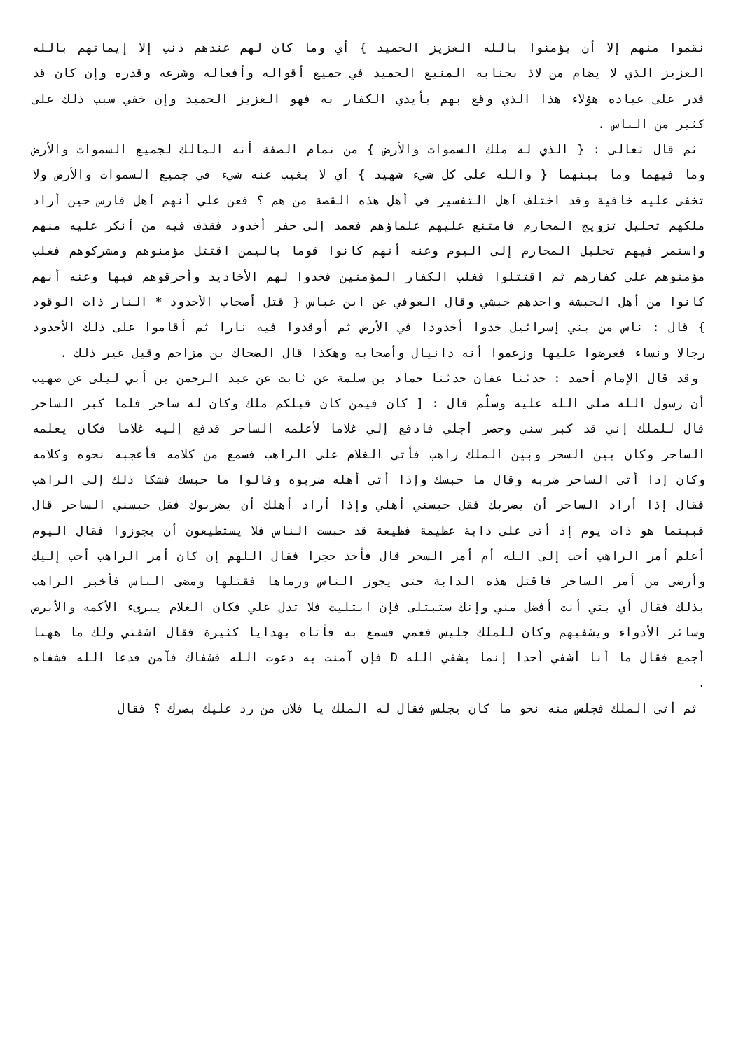نقموا منهم إلا أن يؤمنوا بالله العزيز الحميد } أي وما كان لهم عندهم ذنب إلا إيمانهم بالله العزيز الذي لا يضام من لاذ بجنابه المنيع الحميد في جميع أقواله وأفعاله وشرعه وقدره وإن كان قد قدر على عباده هؤلاء هذا الذي وقع بهم بأيدي الكفار به فهو العزيز الحميد وإن خفي سبب ذلك على كثير من الناس .
ثم قال تعالى : { الذي له ملك السموات والأرض } من تمام الصفة أنه المالك لجميع السموات والأرض وما فيهما وما بينهما { والله على كل شيء شهيد } أي لا يغيب عنه شيء في جميع السموات والأرض ولا تخفى عليه خافية وقد اختلف أهل التفسير في أهل هذه القصة من هم ؟ فعن علي أنهم أهل فارس حين أراد ملكهم تحليل تزويج المحارم فامتنع عليهم علماؤهم فعمد إلى حفر أخدود فقذف فيه من أنكر عليه منهم واستمر فيهم تحليل المحارم إلى اليوم وعنه أنهم كانوا قوما باليمن اقتتل مؤمنوهم ومشركوهم فغلب مؤمنوهم على كفارهم ثم اقتتلوا فغلب الكفار المؤمنين فخدوا لهم الأخاديد وأحرقوهم فيها وعنه أنهم كانوا من أهل الحبشة واحدهم حبشي وقال العوفي عن ابن عباس { قتل أصحاب الأخدود * النار ذات الوقود } قال : ناس من بني إسرائيل خدوا أخدودا في الأرض ثم أوقدوا فيه نارا ثم أقاموا على ذلك الأخدود رجالا ونساء فعرضوا عليها وزعموا أنه دانيال وأصحابه وهكذا قال الضحاك بن مزاحم وقيل غير ذلك .
وقد قال الإمام أحمد : حدثنا عفان حدثنا حماد بن سلمة عن ثابت عن عبد الرحمن بن أبي ليلى عن صهيب أن رسول الله صلى الله عليه وسلّم قال : [ كان فيمن كان قبلكم ملك وكان له ساحر فلما كبر الساحر قال للملك إني قد كبر سني وحضر أجلي فادفع إلي غلاما لأعلمه الساحر فدفع إليه غلاما فكان يعلمه الساحر وكان بين السحر وبين الملك راهب فأتى الغلام على الراهب فسمع من كلامه فأعجبه نحوه وكلامه وكان إذا أتى الساحر ضربه وقال ما حبسك وإذا أتى أهله ضربوه وقالوا ما حبسك فشكا ذلك إلى الراهب فقال إذا أراد الساحر أن يضربك فقل حبسني أهلي وإذا أراد أهلك أن يضربوك فقل حبسني الساحر قال فبينما هو ذات يوم إذ أتى على دابة عظيمة فظيعة قد حبست الناس فلا يستطيعون أن يجوزوا فقال اليوم أعلم أمر الراهب أحب إلى الله أم أمر السحر قال فأخذ حجرا فقال اللهم إن كان أمر الراهب أحب إليك وأرضى من أمر الساحر فاقتل هذه الدابة حتى يجوز الناس ورماها فقتلها ومضى الناس فأخبر الراهب بذلك فقال أي بني أنت أفضل مني وإنك ستبتلى فإن ابتليت فلا تدل علي فكان الغلام يبرىء الأكمه والأبرص وسائر الأدواء ويشفيهم وكان للملك جليس فعمي فسمع به فأتاه بهدايا كثيرة فقال اشفني ولك ما ههنا أجمع فقال ما أنا أشفي أحدا إنما يشفي الله D فإن آمنت به دعوت الله فشفاك فآمن فدعا الله فشفاه .
ثم أتى الملك فجلس منه نحو ما كان يجلس فقال له الملك يا فلان من رد عليك بصرك ؟ فقال